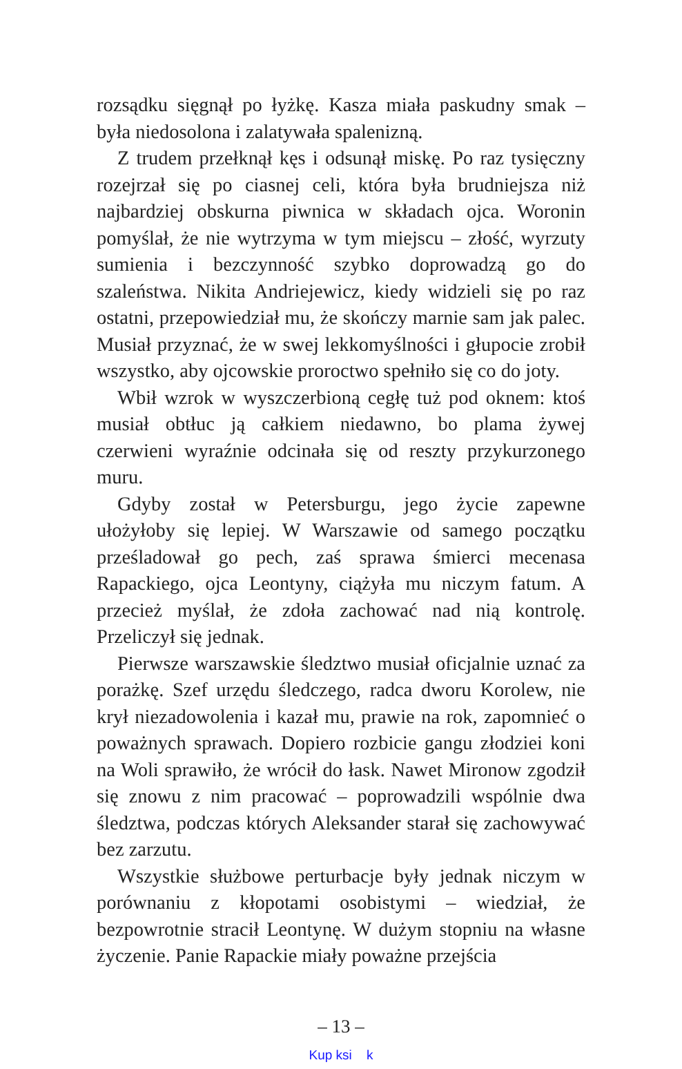rozsądku sięgnął po łyżkę. Kasza miała paskudny smak – była niedosolona i zalatywała spalenizną.
Z trudem przełknął kęs i odsunął miskę. Po raz tysięczny rozejrzał się po ciasnej celi, która była brudniejsza niż najbardziej obskurna piwnica w składach ojca. Woronin pomyślał, że nie wytrzyma w tym miejscu – złość, wyrzuty sumienia i bezczynność szybko doprowadzą go do szaleństwa. Nikita Andriejewicz, kiedy widzieli się po raz ostatni, przepowiedział mu, że skończy marnie sam jak palec. Musiał przyznać, że w swej lekkomyślności i głupocie zrobił wszystko, aby ojcowskie proroctwo spełniło się co do joty.
Wbił wzrok w wyszczerbioną cegłę tuż pod oknem: ktoś musiał obtłuc ją całkiem niedawno, bo plama żywej czerwieni wyraźnie odcinała się od reszty przykurzonego muru.
Gdyby został w Petersburgu, jego życie zapewne ułożyłoby się lepiej. W Warszawie od samego początku prześladował go pech, zaś sprawa śmierci mecenasa Rapackiego, ojca Leontyny, ciążyła mu niczym fatum. A przecież myślał, że zdoła zachować nad nią kontrolę. Przeliczył się jednak.
Pierwsze warszawskie śledztwo musiał oficjalnie uznać za porażkę. Szef urzędu śledczego, radca dworu Korolew, nie krył niezadowolenia i kazał mu, prawie na rok, zapomnieć o poważnych sprawach. Dopiero rozbicie gangu złodziei koni na Woli sprawiło, że wrócił do łask. Nawet Mironow zgodził się znowu z nim pracować – poprowadzili wspólnie dwa śledztwa, podczas których Aleksander starał się zachowywać bez zarzutu.
Wszystkie służbowe perturbacje były jednak niczym w porównaniu z kłopotami osobistymi – wiedział, że bezpowrotnie stracił Leontynę. W dużym stopniu na własne życzenie. Panie Rapackie miały poważne przejścia
– 13 –
Kup ksi k